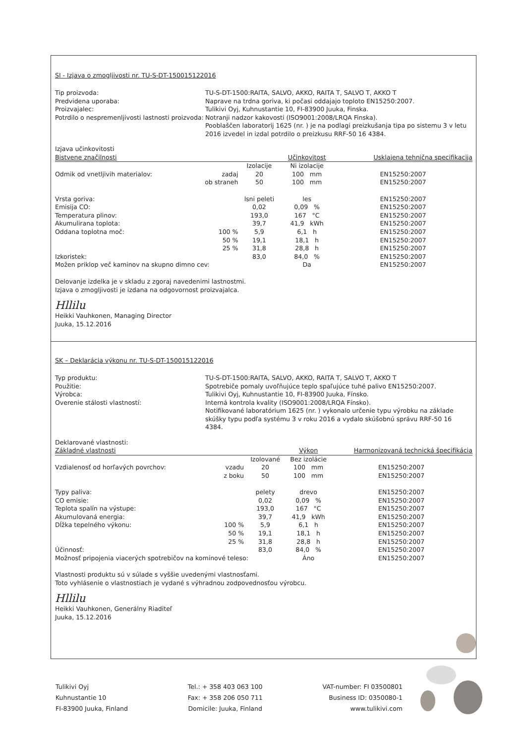SI - Izjava o zmogljivosti nr. TU-S-DT-150015122016
Tip proizvoda:
TU-S-DT-1500:RAITA, SALVO, AKKO, RAITA T, SALVO T, AKKO T
Predvidena uporaba:
Naprave na trdna goriva, ki počasi oddajajo toploto EN15250:2007.
Proizvajalec:
Tulikivi Oyj, Kuhnustantie 10, FI-83900 Juuka, Finska.
Potrdilo o nespremenljivosti lastnosti proizvoda:
Notranji nadzor kakovosti (ISO9001:2008/LRQA Finska).
Pooblaščen laboratorij 1625 (nr. ) je na podlagi preizkušanja tipa po sistemu 3 v letu 2016 izvedel in izdal potrdilo o preizkusu RRF-50 16 4384.
| Izjava učinkovitosti | | | | | |
| Bistvene značilnosti | | | Učinkovitost | | Usklajena tehnična specifikacija |
| | | Izolacije | Ni izolacije | | |
| Odmik od vnetljivih materialov: | zadaj | 20 | 100 mm | | EN15250:2007 |
| | ob straneh | 50 | 100 mm | | EN15250:2007 |
| Vrsta goriva: | | lsni peleti | les | | EN15250:2007 |
| Emisija CO: | | 0,02 | 0,09 % | | EN15250:2007 |
| Temperatura plinov: | | 193,0 | 167 °C | | EN15250:2007 |
| Akumulirana toplota: | | 39,7 | 41,9 kWh | | EN15250:2007 |
| Oddana toplotna moč: | 100 % | 5,9 | 6,1 h | | EN15250:2007 |
| | 50 % | 19,1 | 18,1 h | | EN15250:2007 |
| | 25 % | 31,8 | 28,8 h | | EN15250:2007 |
| Izkoristek: | | 83,0 | 84,0 % | | EN15250:2007 |
| Možen priklop več kaminov na skupno dimno cev: | | | Da | | EN15250:2007 |
Delovanje izdelka je v skladu z zgoraj navedenimi lastnostmi.
Izjava o zmogljivosti je izdana na odgovornost proizvajalca.
Hllilu
Heikki Vauhkonen, Managing Director
Juuka, 15.12.2016
SK – Deklarácia výkonu nr. TU-S-DT-150015122016
Typ produktu:
TU-S-DT-1500:RAITA, SALVO, AKKO, RAITA T, SALVO T, AKKO T
Použitie:
Spotrebiče pomaly uvoľňujúce teplo spaľujúce tuhé palivo EN15250:2007.
Výrobca:
Tulikivi Oyj, Kuhnustantie 10, FI-83900 Juuka, Fínsko.
Overenie stálosti vlastností:
Interná kontrola kvality (ISO9001:2008/LRQA Fínsko).
Notifikované laboratórium 1625 (nr. ) vykonalo určenie typu výrobku na základe skúšky typu podľa systému 3 v roku 2016 a vydalo skúšobnú správu RRF-50 16 4384.
| Deklarované vlastnosti: | | | | | |
| Základné vlastnosti | | | Výkon | | Harmonizovaná technická špecifikácia |
| | | Izolované | Bez izolácie | | |
| Vzdialenosť od horľavých povrchov: | vzadu | 20 | 100 mm | | EN15250:2007 |
| | z boku | 50 | 100 mm | | EN15250:2007 |
| Typy paliva: | | pelety | drevo | | EN15250:2007 |
| CO emisie: | | 0,02 | 0,09 % | | EN15250:2007 |
| Teplota spalín na výstupe: | | 193,0 | 167 °C | | EN15250:2007 |
| Akumulovaná energia: | | 39,7 | 41,9 kWh | | EN15250:2007 |
| Dĺžka tepelného výkonu: | 100 % | 5,9 | 6,1 h | | EN15250:2007 |
| | 50 % | 19,1 | 18,1 h | | EN15250:2007 |
| | 25 % | 31,8 | 28,8 h | | EN15250:2007 |
| Účinnosť: | | 83,0 | 84,0 % | | EN15250:2007 |
| Možnosť pripojenia viacerých spotrebičov na komínové teleso: | | | Áno | | EN15250:2007 |
Vlastnosti produktu sú v súlade s vyššie uvedenými vlastnosťami.
Toto vyhlásenie o vlastnostiach je vydané s výhradnou zodpovednosťou výrobcu.
Hllilu
Heikki Vauhkonen, Generálny Riaditeľ
Juuka, 15.12.2016
Tulikivi Oyj
Kuhnustantie 10
FI-83900 Juuka, Finland
Tel.: + 358 403 063 100
Fax: + 358 206 050 711
Domicile: Juuka, Finland
VAT-number: FI 03500801
Business ID: 0350080-1
www.tulikivi.com